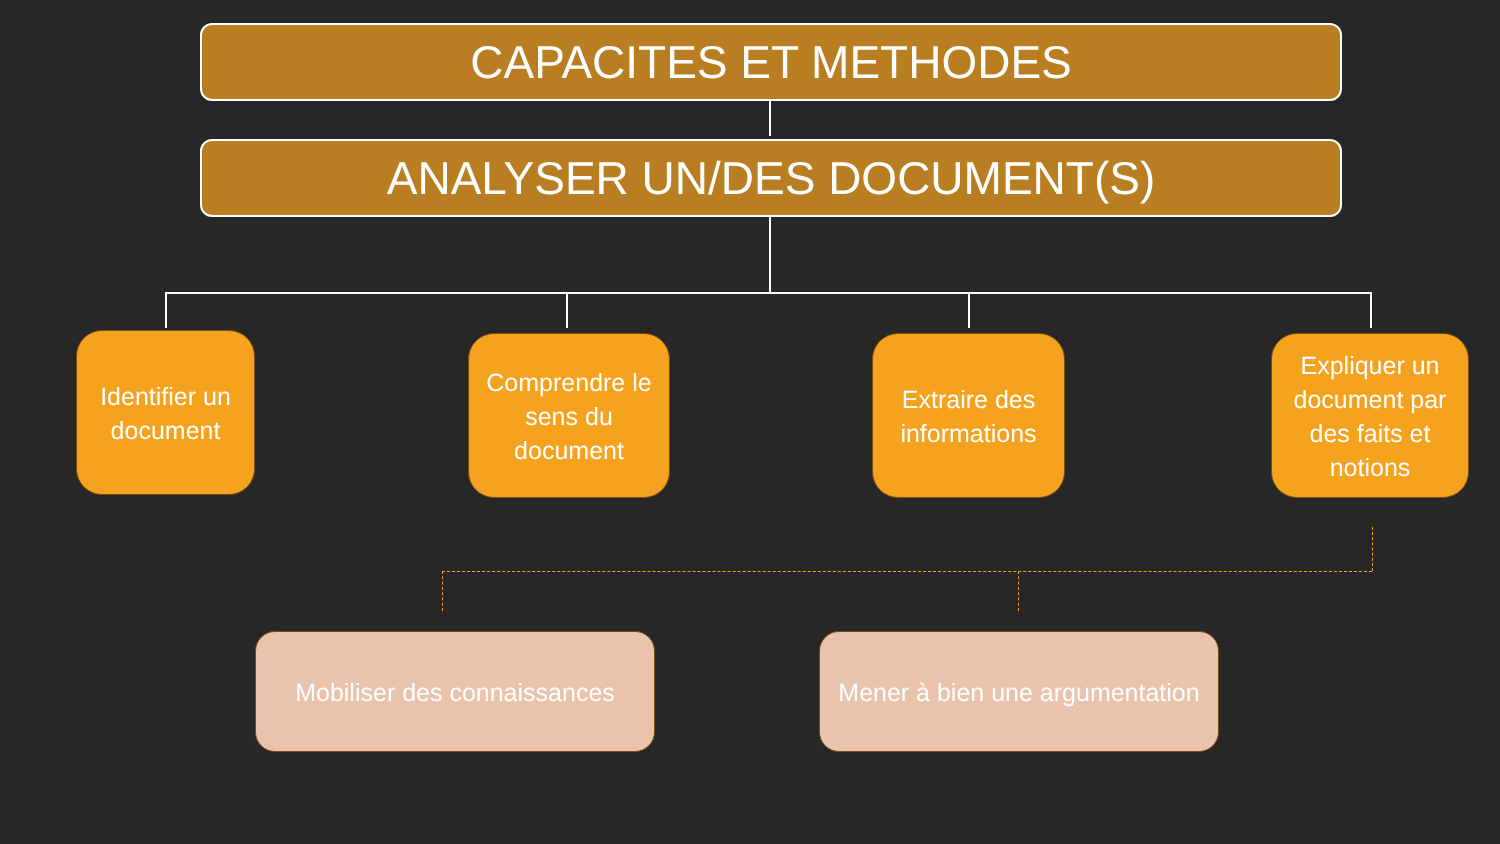CAPACITES ET METHODES
ANALYSER UN/DES DOCUMENT(S)
Identifier un document
Comprendre le sens du document
Extraire des informations
Expliquer un document par des faits et notions
Mobiliser des connaissances
Mener à bien une argumentation